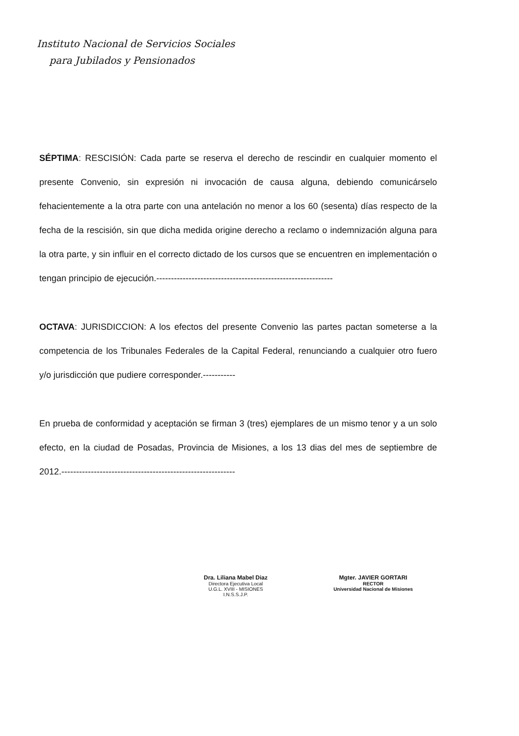Instituto Nacional de Servicios Sociales
para Jubilados y Pensionados
SÉPTIMA: RESCISIÓN: Cada parte se reserva el derecho de rescindir en cualquier momento el presente Convenio, sin expresión ni invocación de causa alguna, debiendo comunicárselo fehacientemente a la otra parte con una antelación no menor a los 60 (sesenta) días respecto de la fecha de la rescisión, sin que dicha medida origine derecho a reclamo o indemnización alguna para la otra parte, y sin influir en el correcto dictado de los cursos que se encuentren en implementación o tengan principio de ejecución.------------------------------------------------------------
OCTAVA: JURISDICCION: A los efectos del presente Convenio las partes pactan someterse a la competencia de los Tribunales Federales de la Capital Federal, renunciando a cualquier otro fuero y/o jurisdicción que pudiere corresponder.-----------
En prueba de conformidad y aceptación se firman 3 (tres) ejemplares de un mismo tenor y a un solo efecto, en la ciudad de Posadas, Provincia de Misiones, a los 13 dias del mes de septiembre de 2012.-----------------------------------------------------------
Dra. Liliana Mabel Diaz
Directora Ejecutiva Local
U.G.L. XVIII - MISIONES
I.N.S.S.J.P.
Mgter. JAVIER GORTARI
RECTOR
Universidad Nacional de Misiones